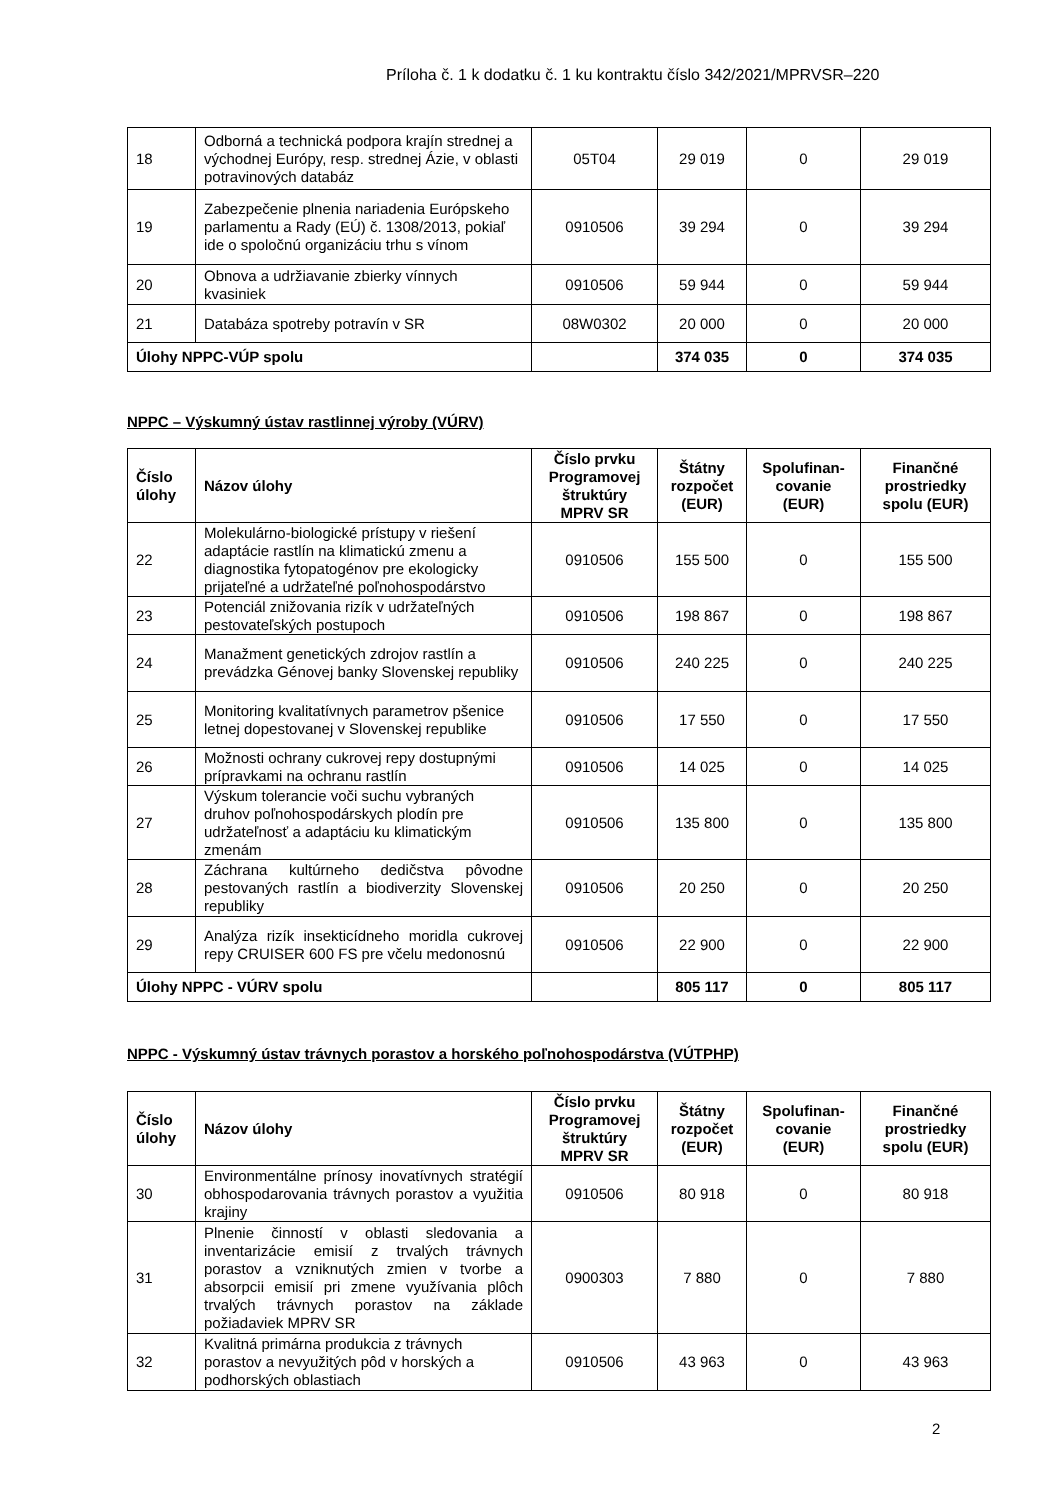Príloha č. 1 k dodatku č. 1 ku kontraktu číslo 342/2021/MPRVSR–220
| 18 | Odborná a technická podpora krajín strednej a východnej Európy, resp. strednej Ázie, v oblasti potravinových databáz | 05T04 | 29 019 | 0 | 29 019 |
| 19 | Zabezpečenie plnenia nariadenia Európskeho parlamentu a Rady (EÚ) č. 1308/2013, pokiaľ ide o spoločnú organizáciu trhu s vínom | 0910506 | 39 294 | 0 | 39 294 |
| 20 | Obnova a udržiavanie zbierky vínnych kvasiniek | 0910506 | 59 944 | 0 | 59 944 |
| 21 | Databáza spotreby potravín v SR | 08W0302 | 20 000 | 0 | 20 000 |
| Úlohy NPPC-VÚP spolu | | | 374 035 | 0 | 374 035 |
NPPC – Výskumný ústav rastlinnej výroby (VÚRV)
| Číslo úlohy | Názov úlohy | Číslo prvku Programovej štruktúry MPRV SR | Štátny rozpočet (EUR) | Spolufinan-covanie (EUR) | Finančné prostriedky spolu (EUR) |
| --- | --- | --- | --- | --- | --- |
| 22 | Molekulárno-biologické prístupy v riešení adaptácie rastlín na klimatickú zmenu a diagnostika fytopatogénov pre ekologicky prijateľné a udržateľné poľnohospodárstvo | 0910506 | 155 500 | 0 | 155 500 |
| 23 | Potenciál znižovania rizík v udržateľných pestovateľských postupoch | 0910506 | 198 867 | 0 | 198 867 |
| 24 | Manažment genetických zdrojov rastlín a prevádzka Génovej banky Slovenskej republiky | 0910506 | 240 225 | 0 | 240 225 |
| 25 | Monitoring kvalitatívnych parametrov pšenice letnej dopestovanej v Slovenskej republike | 0910506 | 17 550 | 0 | 17 550 |
| 26 | Možnosti ochrany cukrovej repy dostupnými prípravkami na ochranu rastlín | 0910506 | 14 025 | 0 | 14 025 |
| 27 | Výskum tolerancie voči suchu vybraných druhov poľnohospodárskych plodín pre udržateľnosť a adaptáciu ku klimatickým zmenám | 0910506 | 135 800 | 0 | 135 800 |
| 28 | Záchrana kultúrneho dedičstva pôvodne pestovaných rastlín a biodiverzity Slovenskej republiky | 0910506 | 20 250 | 0 | 20 250 |
| 29 | Analýza rizík insekticídneho moridla cukrovej repy CRUISER 600 FS pre včelu medonosnú | 0910506 | 22 900 | 0 | 22 900 |
| Úlohy NPPC - VÚRV spolu | | | 805 117 | 0 | 805 117 |
NPPC - Výskumný ústav trávnych porastov a horského poľnohospodárstva (VÚTPHP)
| Číslo úlohy | Názov úlohy | Číslo prvku Programovej štruktúry MPRV SR | Štátny rozpočet (EUR) | Spolufinan-covanie (EUR) | Finančné prostriedky spolu (EUR) |
| --- | --- | --- | --- | --- | --- |
| 30 | Environmentálne prínosy inovatívnych stratégií obhospodarovania trávnych porastov a využitia krajiny | 0910506 | 80 918 | 0 | 80 918 |
| 31 | Plnenie činností v oblasti sledovania a inventarizácie emisií z trvalých trávnych porastov a vzniknutých zmien v tvorbe a absorpcii emisií pri zmene využívania plôch trvalých trávnych porastov na základe požiadaviek MPRV SR | 0900303 | 7 880 | 0 | 7 880 |
| 32 | Kvalitná primárna produkcia z trávnych porastov a nevyužitých pôd v horských a podhorských oblastiach | 0910506 | 43 963 | 0 | 43 963 |
2